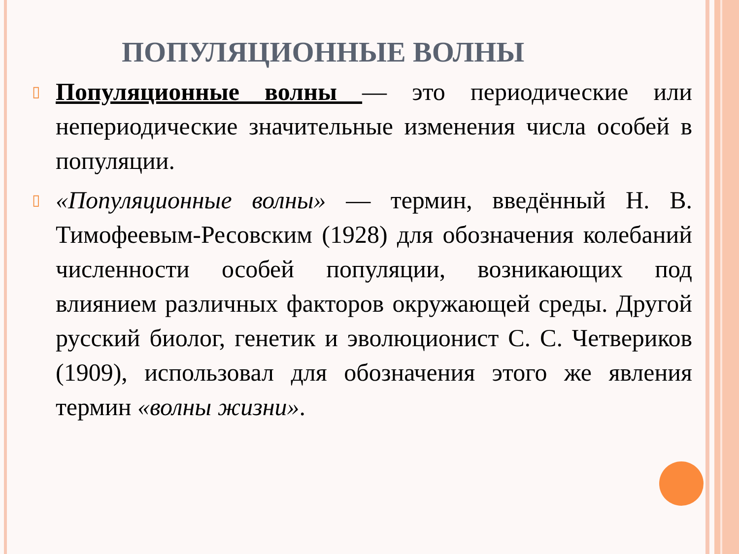ПОПУЛЯЦИОННЫЕ ВОЛНЫ
▯
Популяционные волны — это периодические или непериодические значительные изменения числа особей в популяции.
▯
«Популяционные волны» — термин, введённый Н. В. Тимофеевым-Ресовским (1928) для обозначения колебаний численности особей популяции, возникающих под влиянием различных факторов окружающей среды. Другой русский биолог, генетик и эволюционист С. С. Четвериков (1909), использовал для обозначения этого же явления термин «волны жизни».